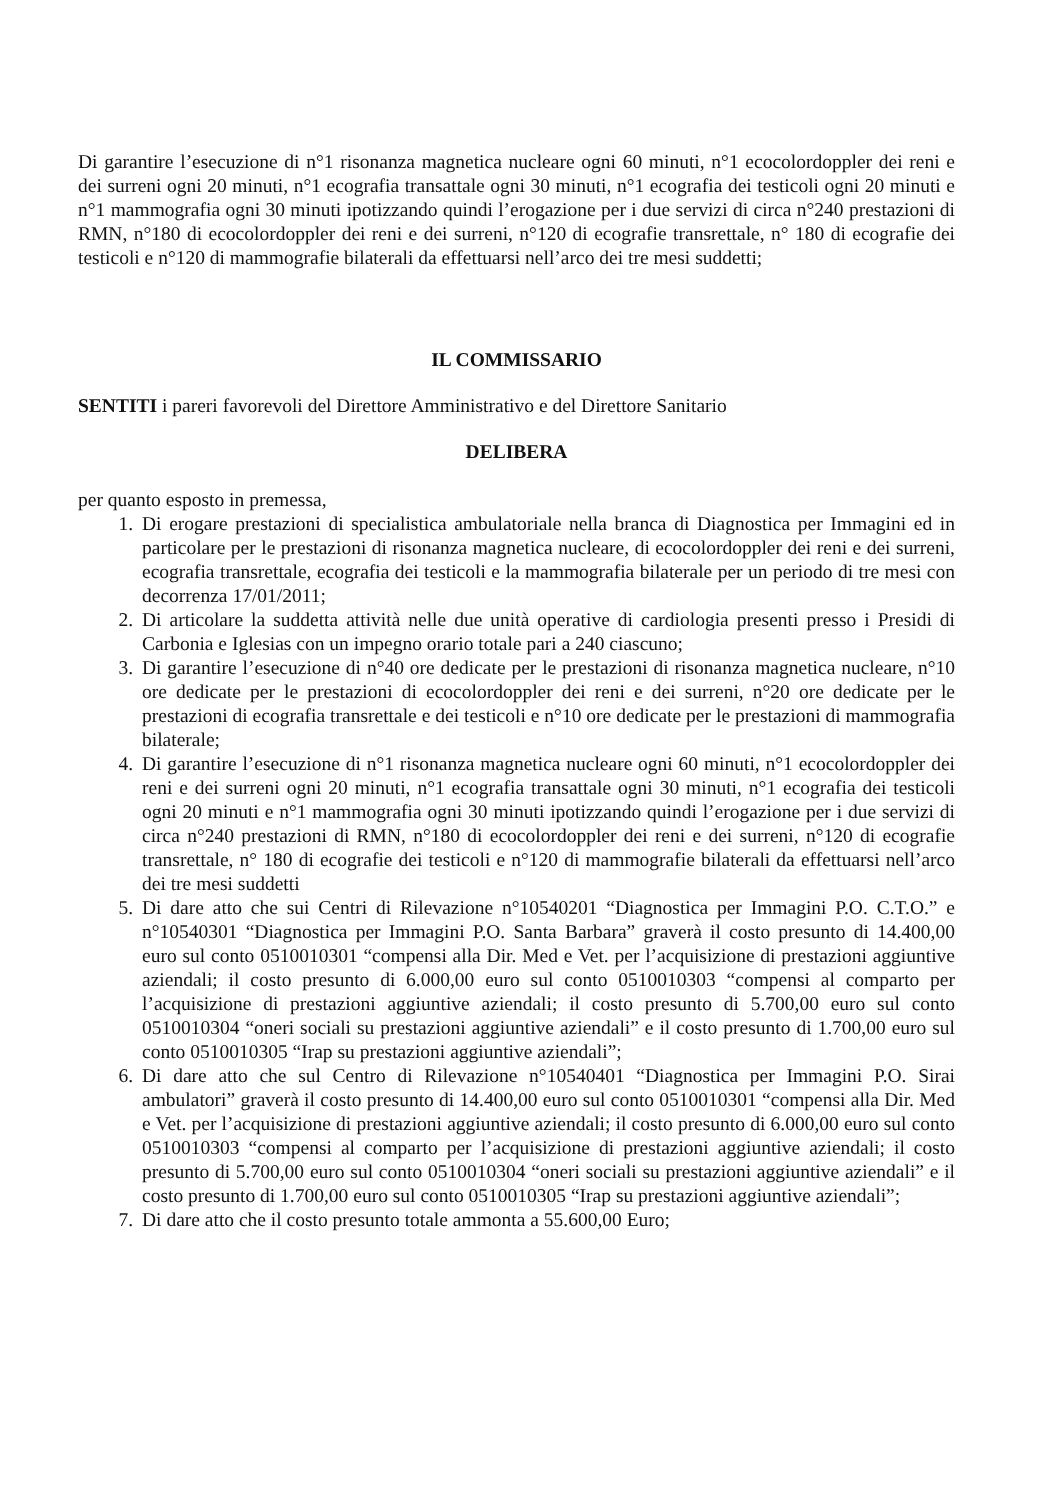Di garantire l’esecuzione di n°1 risonanza magnetica nucleare ogni 60 minuti, n°1 ecocolordoppler dei reni e dei surreni ogni 20 minuti, n°1 ecografia transattale ogni 30 minuti, n°1 ecografia dei testicoli ogni 20 minuti e n°1 mammografia ogni 30 minuti ipotizzando quindi l’erogazione per i due servizi di circa n°240 prestazioni di RMN, n°180 di ecocolordoppler dei reni e dei surreni, n°120 di ecografie transrettale, n° 180 di ecografie dei testicoli e n°120 di mammografie bilaterali da effettuarsi nell’arco dei tre mesi suddetti;
IL COMMISSARIO
SENTITI i pareri favorevoli del Direttore Amministrativo e del Direttore Sanitario
DELIBERA
per quanto esposto in premessa,
1. Di erogare prestazioni di specialistica ambulatoriale nella branca di Diagnostica per Immagini ed in particolare per le prestazioni di risonanza magnetica nucleare, di ecocolordoppler dei reni e dei surreni, ecografia transrettale, ecografia dei testicoli e la mammografia bilaterale per un periodo di tre mesi con decorrenza 17/01/2011;
2. Di articolare la suddetta attività nelle due unità operative di cardiologia presenti presso i Presidi di Carbonia e Iglesias con un impegno orario totale pari a 240 ciascuno;
3. Di garantire l’esecuzione di n°40 ore dedicate per le prestazioni di risonanza magnetica nucleare, n°10 ore dedicate per le prestazioni di ecocolordoppler dei reni e dei surreni, n°20 ore dedicate per le prestazioni di ecografia transrettale e dei testicoli e n°10 ore dedicate per le prestazioni di mammografia bilaterale;
4. Di garantire l’esecuzione di n°1 risonanza magnetica nucleare ogni 60 minuti, n°1 ecocolordoppler dei reni e dei surreni ogni 20 minuti, n°1 ecografia transattale ogni 30 minuti, n°1 ecografia dei testicoli ogni 20 minuti e n°1 mammografia ogni 30 minuti ipotizzando quindi l’erogazione per i due servizi di circa n°240 prestazioni di RMN, n°180 di ecocolordoppler dei reni e dei surreni, n°120 di ecografie transrettale, n° 180 di ecografie dei testicoli e n°120 di mammografie bilaterali da effettuarsi nell’arco dei tre mesi suddetti
5. Di dare atto che sui Centri di Rilevazione n°10540201 “Diagnostica per Immagini P.O. C.T.O.” e n°10540301 “Diagnostica per Immagini P.O. Santa Barbara” graverà il costo presunto di 14.400,00 euro sul conto 0510010301 “compensi alla Dir. Med e Vet. per l’acquisizione di prestazioni aggiuntive aziendali; il costo presunto di 6.000,00 euro sul conto 0510010303 “compensi al comparto per l’acquisizione di prestazioni aggiuntive aziendali; il costo presunto di 5.700,00 euro sul conto 0510010304 “oneri sociali su prestazioni aggiuntive aziendali” e il costo presunto di 1.700,00 euro sul conto 0510010305 “Irap su prestazioni aggiuntive aziendali”;
6. Di dare atto che sul Centro di Rilevazione n°10540401 “Diagnostica per Immagini P.O. Sirai ambulatori” graverà il costo presunto di 14.400,00 euro sul conto 0510010301 “compensi alla Dir. Med e Vet. per l’acquisizione di prestazioni aggiuntive aziendali; il costo presunto di 6.000,00 euro sul conto 0510010303 “compensi al comparto per l’acquisizione di prestazioni aggiuntive aziendali; il costo presunto di 5.700,00 euro sul conto 0510010304 “oneri sociali su prestazioni aggiuntive aziendali” e il costo presunto di 1.700,00 euro sul conto 0510010305 “Irap su prestazioni aggiuntive aziendali”;
7. Di dare atto che il costo presunto totale ammonta a 55.600,00 Euro;